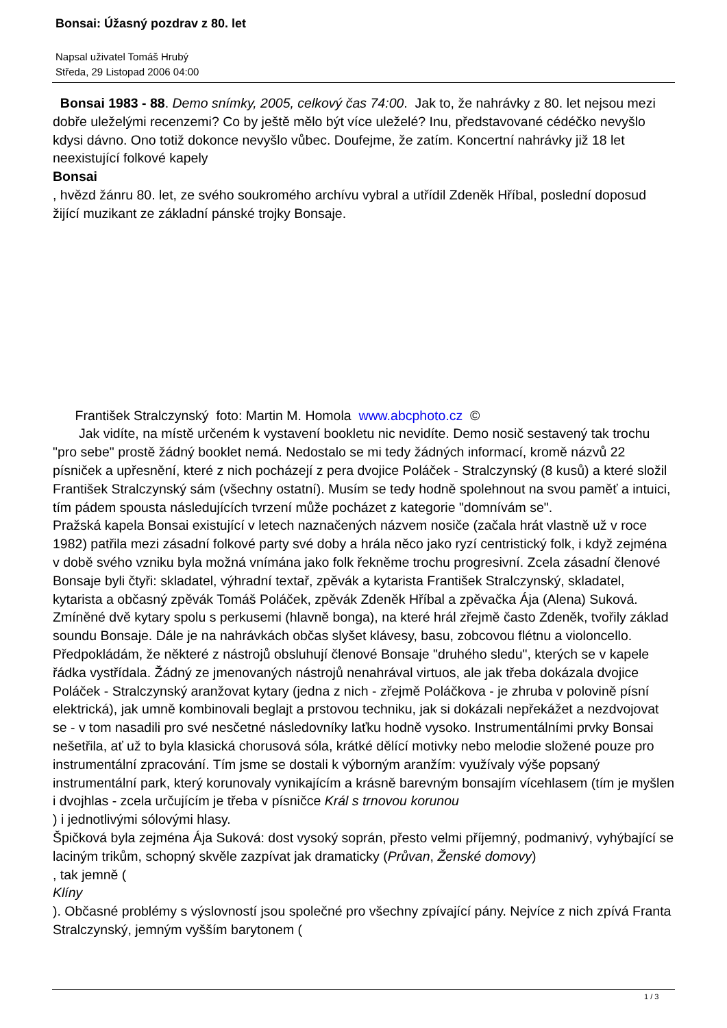Bonsai: Úžasný pozdrav z 80. let
Napsal uživatel Tomáš Hrubý
Středa, 29 Listopad 2006 04:00
Bonsai 1983 - 88. Demo snímky, 2005, celkový čas 74:00. Jak to, že nahrávky z 80. let nejsou mezi dobře uleželými recenzemi? Co by ještě mělo být více uleželé? Inu, představované cédéčko nevyšlo kdysi dávno. Ono totiž dokonce nevyšlo vůbec. Doufejme, že zatím. Koncertní nahrávky již 18 let neexistující folkové kapely
Bonsai
, hvězd žánru 80. let, ze svého soukromého archívu vybral a utřídil Zdeněk Hříbal, poslední doposud žijící muzikant ze základní pánské trojky Bonsaje.
František Stralczynský foto: Martin M. Homola www.abcphoto.cz ©
Jak vidíte, na místě určeném k vystavení bookletu nic nevidíte. Demo nosič sestavený tak trochu "pro sebe" prostě žádný booklet nemá. Nedostalo se mi tedy žádných informací, kromě názvů 22 písniček a upřesnění, které z nich pocházejí z pera dvojice Poláček - Stralczynský (8 kusů) a které složil František Stralczynský sám (všechny ostatní). Musím se tedy hodně spolehnout na svou paměť a intuici, tím pádem spousta následujících tvrzení může pocházet z kategorie "domnívám se".
Pražská kapela Bonsai existující v letech naznačených názvem nosiče (začala hrát vlastně už v roce 1982) patřila mezi zásadní folkové party své doby a hrála něco jako ryzí centristický folk, i když zejména v době svého vzniku byla možná vnímána jako folk řekněme trochu progresivní. Zcela zásadní členové Bonsaje byli čtyři: skladatel, výhradní textař, zpěvák a kytarista František Stralczynský, skladatel, kytarista a občasný zpěvák Tomáš Poláček, zpěvák Zdeněk Hříbal a zpěvačka Ája (Alena) Suková. Zmíněné dvě kytary spolu s perkusemi (hlavně bonga), na které hrál zřejmě často Zdeněk, tvořily základ soundu Bonsaje. Dále je na nahrávkách občas slyšet klávesy, basu, zobcovou flétnu a violoncello. Předpokládám, že některé z nástrojů obsluhují členové Bonsaje "druhého sledu", kterých se v kapele řádka vystřídala. Žádný ze jmenovaných nástrojů nenahrával virtuos, ale jak třeba dokázala dvojice Poláček - Stralczynský aranžovat kytary (jedna z nich - zřejmě Poláčkova - je zhruba v polovině písní elektrická), jak umně kombinovali beglajt a prstovou techniku, jak si dokázali nepřekážet a nezdvojovat se - v tom nasadili pro své nesčetné následovníky laťku hodně vysoko. Instrumentálními prvky Bonsai nešetřila, ať už to byla klasická chorusová sóla, krátké dělící motivky nebo melodie složené pouze pro instrumentální zpracování. Tím jsme se dostali k výborným aranžím: využívaly výše popsaný instrumentální park, který korunovaly vynikajícím a krásně barevným bonsajím vícehlasem (tím je myšlen i dvojhlas - zcela určujícím je třeba v písničce Král s trnovou korunou
) i jednotlivými sólovými hlasy.
Špičková byla zejména Ája Suková: dost vysoký soprán, přesto velmi příjemný, podmanivý, vyhýbající se laciným trikům, schopný skvěle zazpívat jak dramaticky (Průvan, Ženské domovy)
, tak jemně (
Klíny
). Občasné problémy s výslovností jsou společné pro všechny zpívající pány. Nejvíce z nich zpívá Franta Stralczynský, jemným vyšším barytonem (
1 / 3